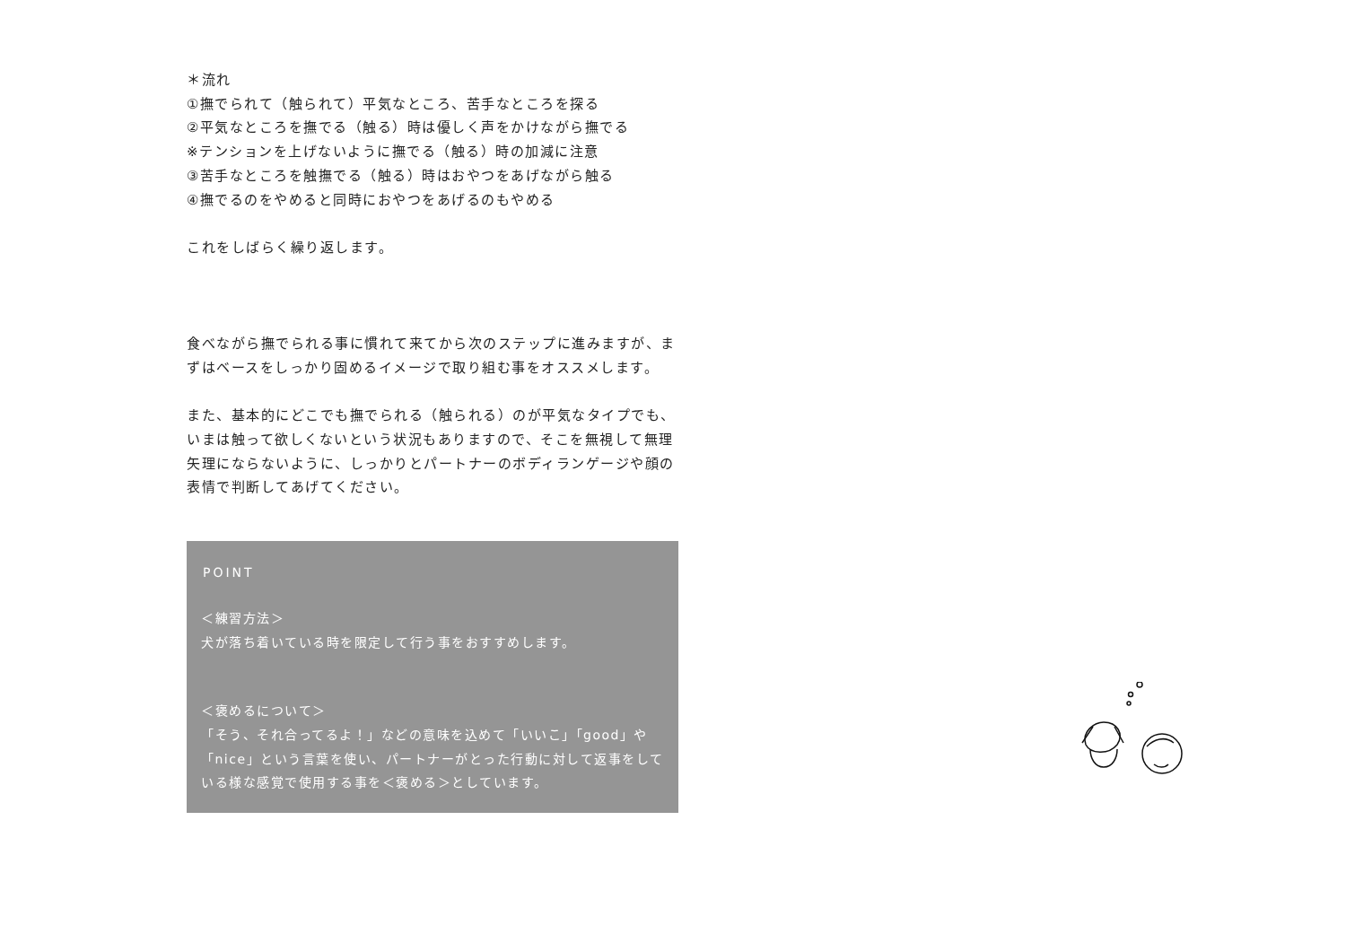＊流れ
①撫でられて（触られて）平気なところ、苦手なところを探る
②平気なところを撫でる（触る）時は優しく声をかけながら撫でる
※テンションを上げないように撫でる（触る）時の加減に注意
③苦手なところを触撫でる（触る）時はおやつをあげながら触る
④撫でるのをやめると同時におやつをあげるのもやめる
これをしばらく繰り返します。
食べながら撫でられる事に慣れて来てから次のステップに進みますが、まずはベースをしっかり固めるイメージで取り組む事をオススメします。
また、基本的にどこでも撫でられる（触られる）のが平気なタイプでも、いまは触って欲しくないという状況もありますので、そこを無視して無理矢理にならないように、しっかりとパートナーのボディランゲージや顔の表情で判断してあげてください。
POINT
＜練習方法＞
犬が落ち着いている時を限定して行う事をおすすめします。
＜褒めるについて＞
「そう、それ合ってるよ！」などの意味を込めて「いいこ」「good」や「nice」という言葉を使い、パートナーがとった行動に対して返事をしている様な感覚で使用する事を＜褒める＞としています。